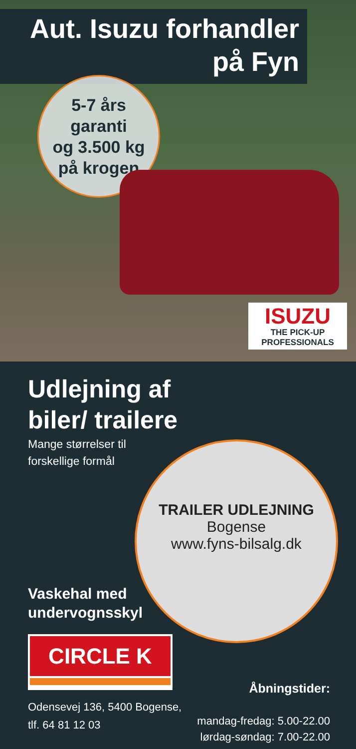Aut. Isuzu forhandler
på Fyn
5-7 års
garanti
og 3.500 kg
på krogen
ISUZU
THE PICK-UP PROFESSIONALS
Udlejning af
biler/ trailere
Mange størrelser til
forskellige formål
TRAILER UDLEJNING
Bogense
www.fyns-bilsalg.dk
Vaskehal med
undervognsskyl
CIRCLE K
Odensevej 136, 5400 Bogense,
tlf. 64 81 12 03
Åbningstider:
mandag-fredag: 5.00-22.00
lørdag-søndag: 7.00-22.00